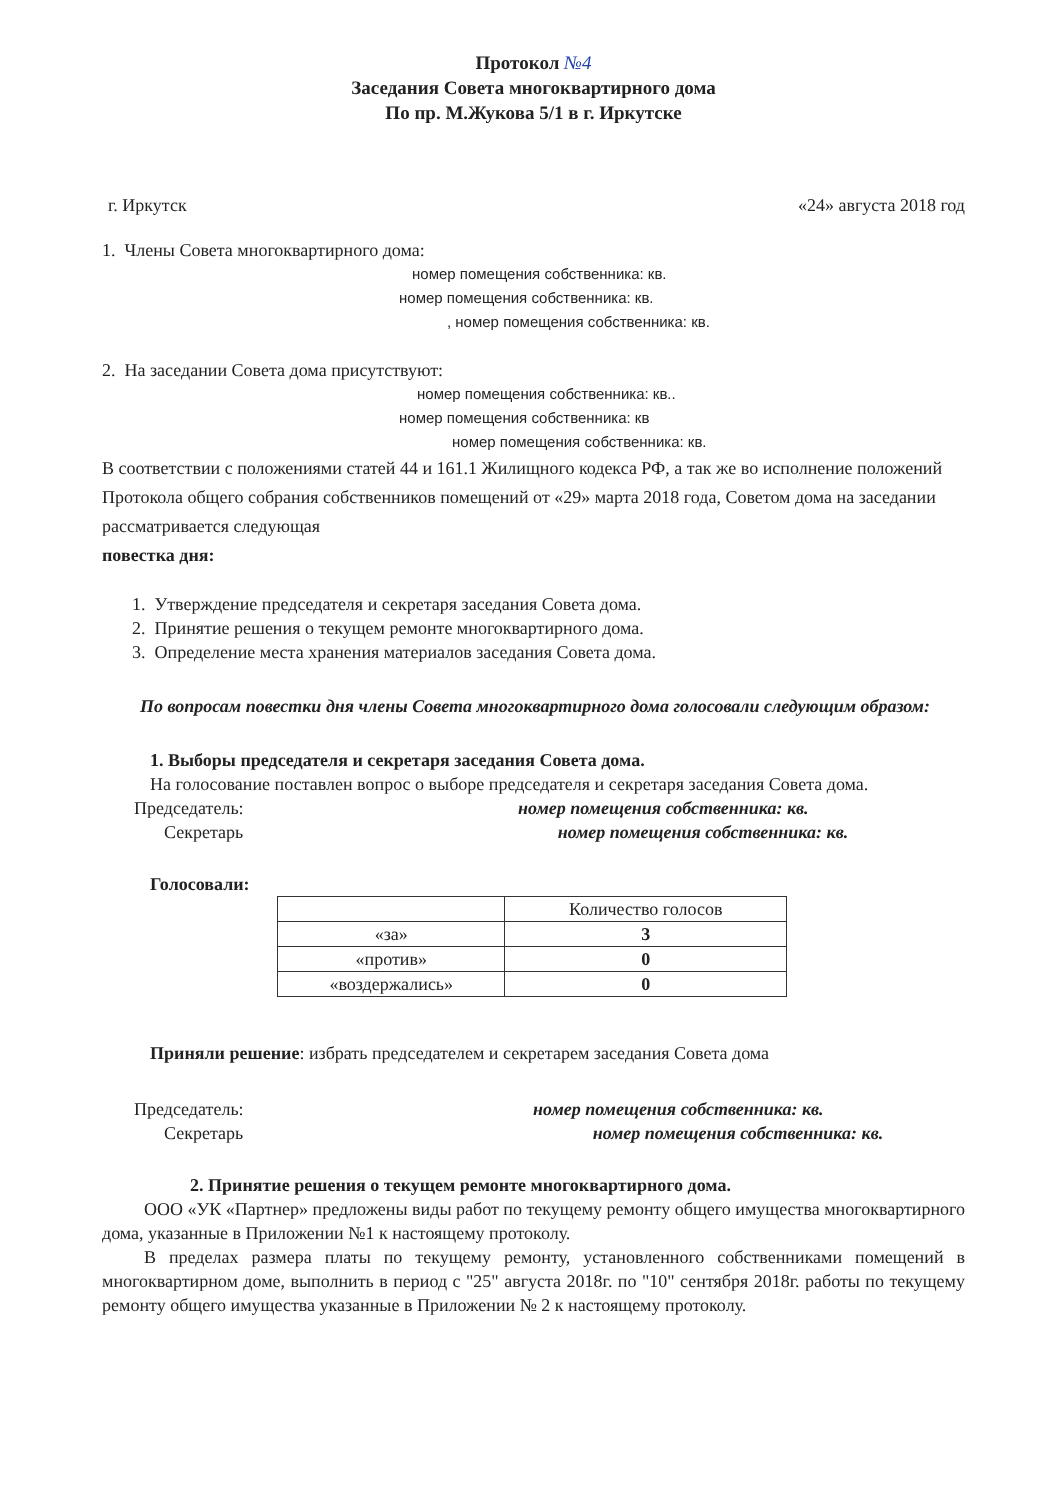Протокол №4
Заседания Совета многоквартирного дома
По пр. М.Жукова 5/1 в г. Иркутске
г. Иркутск «24» августа 2018 год
1. Члены Совета многоквартирного дома:
номер помещения собственника: кв.
номер помещения собственника: кв.
, номер помещения собственника: кв.
2. На заседании Совета дома присутствуют:
номер помещения собственника: кв..
номер помещения собственника: кв
номер помещения собственника: кв.
В соответствии с положениями статей 44 и 161.1 Жилищного кодекса РФ, а так же во исполнение положений Протокола общего собрания собственников помещений от «29» марта 2018 года, Советом дома на заседании рассматривается следующая
повестка дня:
1. Утверждение председателя и секретаря заседания Совета дома.
2. Принятие решения о текущем ремонте многоквартирного дома.
3. Определение места хранения материалов заседания Совета дома.
По вопросам повестки дня члены Совета многоквартирного дома голосовали следующим образом:
1. Выборы председателя и секретаря заседания Совета дома.
На голосование поставлен вопрос о выборе председателя и секретаря заседания Совета дома.
Председатель: номер помещения собственника: кв.
Секретарь номер помещения собственника: кв.
Голосовали:
| | Количество голосов |
| «за» | 3 |
| «против» | 0 |
| «воздержались» | 0 |
Приняли решение: избрать председателем и секретарем заседания Совета дома
Председатель: номер помещения собственника: кв.
Секретарь номер помещения собственника: кв.
2. Принятие решения о текущем ремонте многоквартирного дома.
ООО «УК «Партнер» предложены виды работ по текущему ремонту общего имущества многоквартирного дома, указанные в Приложении №1 к настоящему протоколу.
В пределах размера платы по текущему ремонту, установленного собственниками помещений в многоквартирном доме, выполнить в период с "25" августа 2018г. по "10" сентября 2018г. работы по текущему ремонту общего имущества указанные в Приложении № 2 к настоящему протоколу.